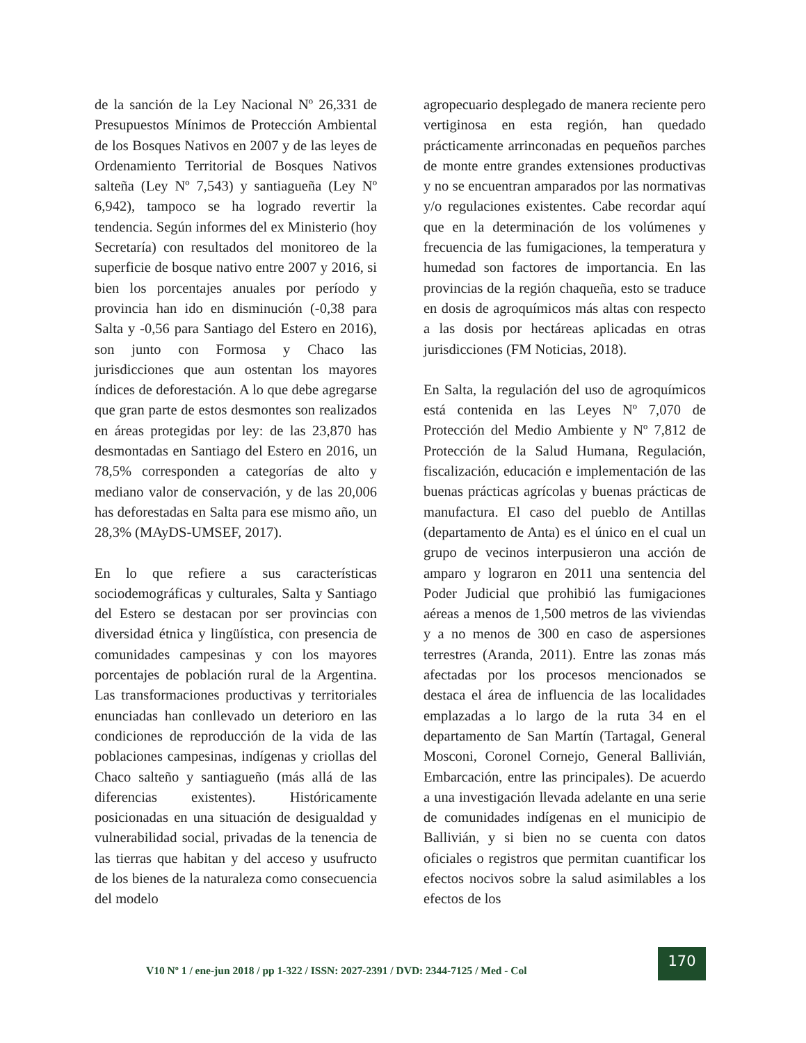de la sanción de la Ley Nacional Nº 26,331 de Presupuestos Mínimos de Protección Ambiental de los Bosques Nativos en 2007 y de las leyes de Ordenamiento Territorial de Bosques Nativos salteña (Ley Nº 7,543) y santiagueña (Ley Nº 6,942), tampoco se ha logrado revertir la tendencia. Según informes del ex Ministerio (hoy Secretaría) con resultados del monitoreo de la superficie de bosque nativo entre 2007 y 2016, si bien los porcentajes anuales por período y provincia han ido en disminución (-0,38 para Salta y -0,56 para Santiago del Estero en 2016), son junto con Formosa y Chaco las jurisdicciones que aun ostentan los mayores índices de deforestación. A lo que debe agregarse que gran parte de estos desmontes son realizados en áreas protegidas por ley: de las 23,870 has desmontadas en Santiago del Estero en 2016, un 78,5% corresponden a categorías de alto y mediano valor de conservación, y de las 20,006 has deforestadas en Salta para ese mismo año, un 28,3% (MAyDS-UMSEF, 2017).
En lo que refiere a sus características sociodemográficas y culturales, Salta y Santiago del Estero se destacan por ser provincias con diversidad étnica y lingüística, con presencia de comunidades campesinas y con los mayores porcentajes de población rural de la Argentina. Las transformaciones productivas y territoriales enunciadas han conllevado un deterioro en las condiciones de reproducción de la vida de las poblaciones campesinas, indígenas y criollas del Chaco salteño y santiagueño (más allá de las diferencias existentes). Históricamente posicionadas en una situación de desigualdad y vulnerabilidad social, privadas de la tenencia de las tierras que habitan y del acceso y usufructo de los bienes de la naturaleza como consecuencia del modelo
agropecuario desplegado de manera reciente pero vertiginosa en esta región, han quedado prácticamente arrinconadas en pequeños parches de monte entre grandes extensiones productivas y no se encuentran amparados por las normativas y/o regulaciones existentes. Cabe recordar aquí que en la determinación de los volúmenes y frecuencia de las fumigaciones, la temperatura y humedad son factores de importancia. En las provincias de la región chaqueña, esto se traduce en dosis de agroquímicos más altas con respecto a las dosis por hectáreas aplicadas en otras jurisdicciones (FM Noticias, 2018).
En Salta, la regulación del uso de agroquímicos está contenida en las Leyes Nº 7,070 de Protección del Medio Ambiente y Nº 7,812 de Protección de la Salud Humana, Regulación, fiscalización, educación e implementación de las buenas prácticas agrícolas y buenas prácticas de manufactura. El caso del pueblo de Antillas (departamento de Anta) es el único en el cual un grupo de vecinos interpusieron una acción de amparo y lograron en 2011 una sentencia del Poder Judicial que prohibió las fumigaciones aéreas a menos de 1,500 metros de las viviendas y a no menos de 300 en caso de aspersiones terrestres (Aranda, 2011). Entre las zonas más afectadas por los procesos mencionados se destaca el área de influencia de las localidades emplazadas a lo largo de la ruta 34 en el departamento de San Martín (Tartagal, General Mosconi, Coronel Cornejo, General Ballivián, Embarcación, entre las principales). De acuerdo a una investigación llevada adelante en una serie de comunidades indígenas en el municipio de Ballivián, y si bien no se cuenta con datos oficiales o registros que permitan cuantificar los efectos nocivos sobre la salud asimilables a los efectos de los
V10 Nº 1 / ene-jun 2018 / pp 1-322 / ISSN: 2027-2391 / DVD: 2344-7125 / Med - Col
170